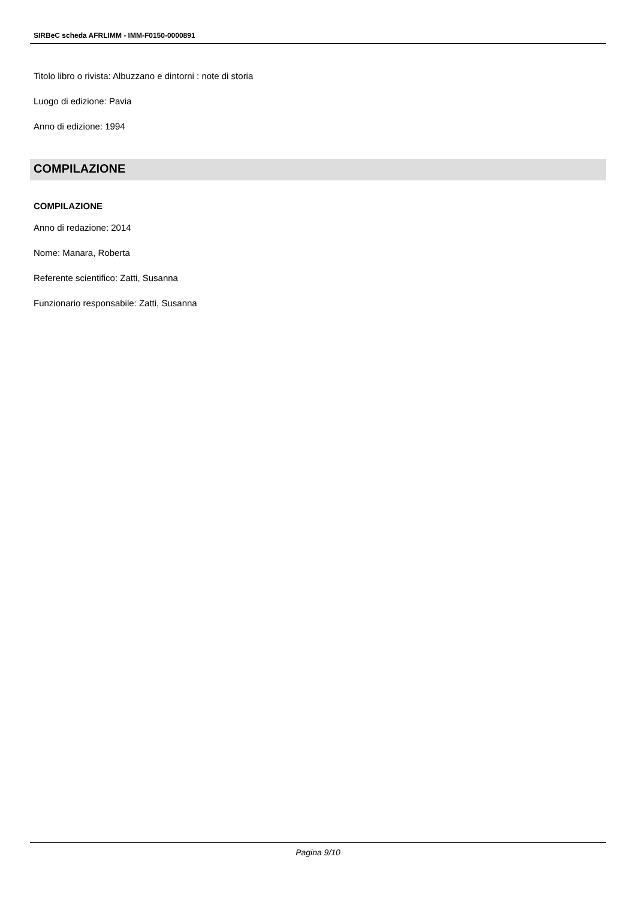SIRBeC scheda AFRLIMM - IMM-F0150-0000891
Titolo libro o rivista: Albuzzano e dintorni : note di storia
Luogo di edizione: Pavia
Anno di edizione: 1994
COMPILAZIONE
COMPILAZIONE
Anno di redazione: 2014
Nome: Manara, Roberta
Referente scientifico: Zatti, Susanna
Funzionario responsabile: Zatti, Susanna
Pagina 9/10